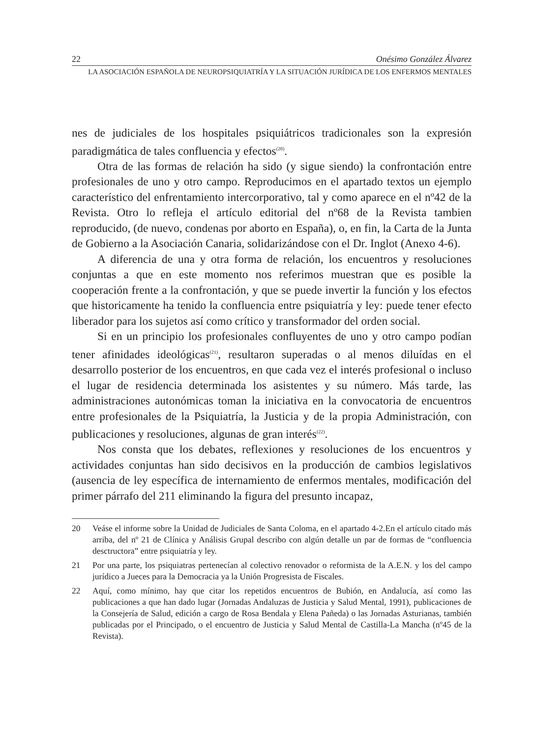22 Onésimo González Álvarez
LA ASOCIACIÓN ESPAÑOLA DE NEUROPSIQUIATRÍA Y LA SITUACIÓN JURÍDICA DE LOS ENFERMOS MENTALES
nes de judiciales de los hospitales psiquiátricos tradicionales son la expresión paradigmática de tales confluencia y efectos<sup>(20)</sup>.
Otra de las formas de relación ha sido (y sigue siendo) la confrontación entre profesionales de uno y otro campo. Reproducimos en el apartado textos un ejemplo característico del enfrentamiento intercorporativo, tal y como aparece en el nº42 de la Revista. Otro lo refleja el artículo editorial del nº68 de la Revista tambien reproducido, (de nuevo, condenas por aborto en España), o, en fin, la Carta de la Junta de Gobierno a la Asociación Canaria, solidarizándose con el Dr. Inglot (Anexo 4-6).
A diferencia de una y otra forma de relación, los encuentros y resoluciones conjuntas a que en este momento nos referimos muestran que es posible la cooperación frente a la confrontación, y que se puede invertir la función y los efectos que historicamente ha tenido la confluencia entre psiquiatría y ley: puede tener efecto liberador para los sujetos así como crítico y transformador del orden social.
Si en un principio los profesionales confluyentes de uno y otro campo podían tener afinidades ideológicas<sup>(21)</sup>, resultaron superadas o al menos diluídas en el desarrollo posterior de los encuentros, en que cada vez el interés profesional o incluso el lugar de residencia determinada los asistentes y su número. Más tarde, las administraciones autonómicas toman la iniciativa en la convocatoria de encuentros entre profesionales de la Psiquiatría, la Justicia y de la propia Administración, con publicaciones y resoluciones, algunas de gran interés<sup>(22)</sup>.
Nos consta que los debates, reflexiones y resoluciones de los encuentros y actividades conjuntas han sido decisivos en la producción de cambios legislativos (ausencia de ley específica de internamiento de enfermos mentales, modificación del primer párrafo del 211 eliminando la figura del presunto incapaz,
20 Veáse el informe sobre la Unidad de Judiciales de Santa Coloma, en el apartado 4-2.En el artículo citado más arriba, del nº 21 de Clínica y Análisis Grupal describo con algún detalle un par de formas de “confluencia desctructora” entre psiquiatría y ley.
21 Por una parte, los psiquiatras pertenecían al colectivo renovador o reformista de la A.E.N. y los del campo jurídico a Jueces para la Democracia ya la Unión Progresista de Fiscales.
22 Aquí, como mínimo, hay que citar los repetidos encuentros de Bubión, en Andalucía, así como las publicaciones a que han dado lugar (Jornadas Andaluzas de Justicia y Salud Mental, 1991), publicaciones de la Consejería de Salud, edición a cargo de Rosa Bendala y Elena Pañeda) o las Jornadas Asturianas, también publicadas por el Principado, o el encuentro de Justicia y Salud Mental de Castilla-La Mancha (nº45 de la Revista).